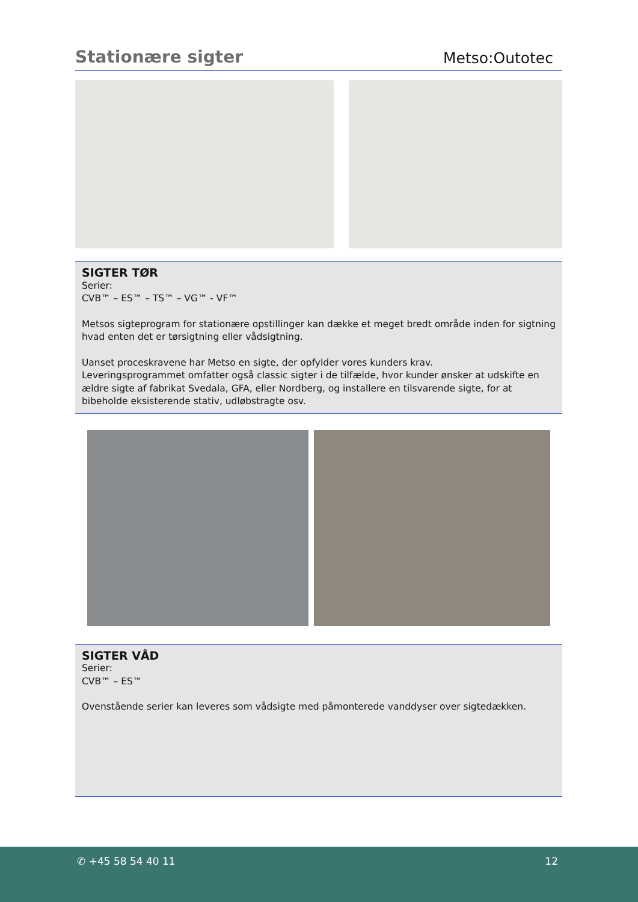Stationære sigter
Metso:Outotec
SIGTER TØR
Serier:
CVB™ – ES™ – TS™ – VG™ - VF™
Metsos sigteprogram for stationære opstillinger kan dække et meget bredt område inden for sigtning hvad enten det er tørsigtning eller vådsigtning.
Uanset proceskravene har Metso en sigte, der opfylder vores kunders krav.
Leveringsprogrammet omfatter også classic sigter i de tilfælde, hvor kunder ønsker at udskifte en ældre sigte af fabrikat Svedala, GFA, eller Nordberg, og installere en tilsvarende sigte, for at bibeholde eksisterende stativ, udløbstragte osv.
SIGTER VÅD
Serier:
CVB™ – ES™
Ovenstående serier kan leveres som vådsigte med påmonterede vanddyser over sigtedækken.
✆ +45 58 54 40 11 12